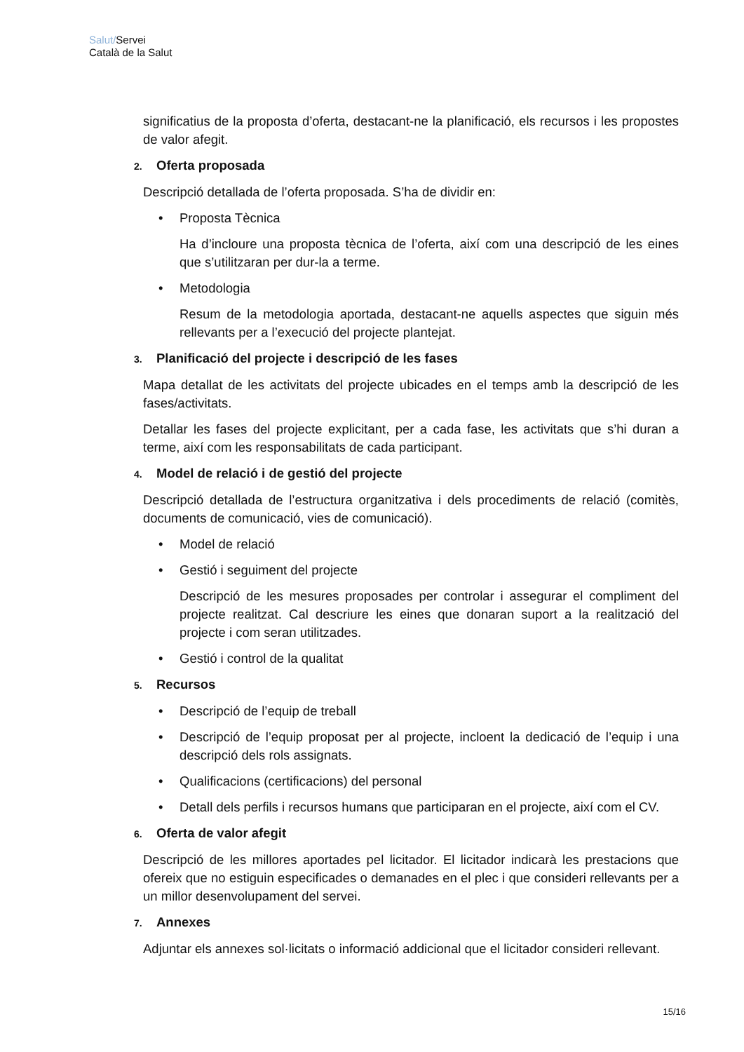Salut/Servei
Català de la Salut
significatius de la proposta d’oferta, destacant-ne la planificació, els recursos i les propostes de valor afegit.
2. Oferta proposada
Descripció detallada de l’oferta proposada. S’ha de dividir en:
• Proposta Tècnica
Ha d’incloure una proposta tècnica de l’oferta, així com una descripció de les eines que s’utilitzaran per dur-la a terme.
• Metodologia
Resum de la metodologia aportada, destacant-ne aquells aspectes que siguin més rellevants per a l’execució del projecte plantejat.
3. Planificació del projecte i descripció de les fases
Mapa detallat de les activitats del projecte ubicades en el temps amb la descripció de les fases/activitats.
Detallar les fases del projecte explicitant, per a cada fase, les activitats que s’hi duran a terme, així com les responsabilitats de cada participant.
4. Model de relació i de gestió del projecte
Descripció detallada de l’estructura organitzativa i dels procediments de relació (comitès, documents de comunicació, vies de comunicació).
• Model de relació
• Gestió i seguiment del projecte
Descripció de les mesures proposades per controlar i assegurar el compliment del projecte realitzat. Cal descriure les eines que donaran suport a la realització del projecte i com seran utilitzades.
• Gestió i control de la qualitat
5. Recursos
• Descripció de l’equip de treball
• Descripció de l’equip proposat per al projecte, incloent la dedicació de l’equip i una descripció dels rols assignats.
• Qualificacions (certificacions) del personal
• Detall dels perfils i recursos humans que participaran en el projecte, així com el CV.
6. Oferta de valor afegit
Descripció de les millores aportades pel licitador. El licitador indicarà les prestacions que ofereix que no estiguin especificades o demanades en el plec i que consideri rellevants per a un millor desenvolupament del servei.
7. Annexes
Adjuntar els annexes sol·licitats o informació addicional que el licitador consideri rellevant.
15/16